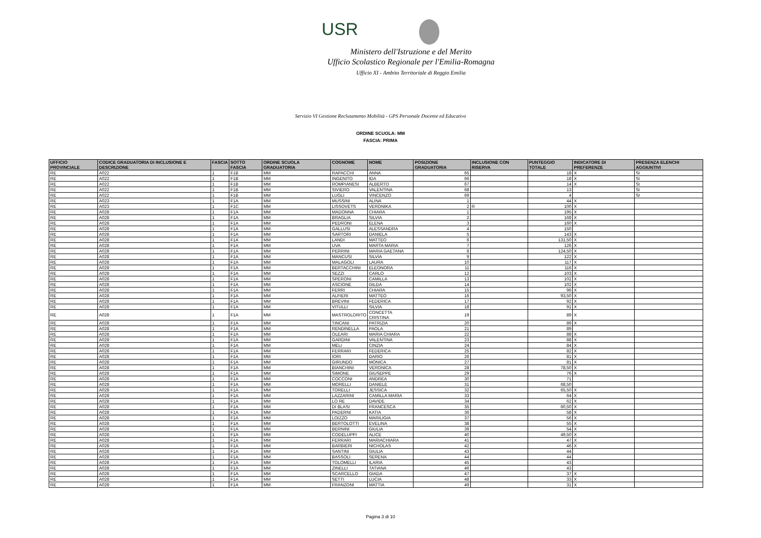USR
Ministero dell'Istruzione e del Merito
Ufficio Scolastico Regionale per l'Emilia-Romagna
Ufficio XI - Ambito Territoriale di Reggio Emilia
Servizio VI Gestione Reclutamento Mobilità - GPS Personale Docente ed Educativo
ORDINE SCUOLA: MM
FASCIA: PRIMA
| UFFICIO PROVINCIALE | CODICE GRADUATORIA DI INCLUSIONE E DESCRIZIONE | FASCIA | SOTTO FASCIA | ORDINE SCUOLA GRADUATORIA | COGNOME | NOME | POSIZIONE GRADUATORIA | INCLUSIONE CON RISERVA | PUNTEGGIO TOTALE | INDICATORE DI PREFERENZE | PRESENZA ELENCHI AGGIUNTIVI |
| --- | --- | --- | --- | --- | --- | --- | --- | --- | --- | --- | --- |
| RE | A022 | 1 | F1B | MM | RAPACCHI | ANNA | 65 | | 18 | X | SI |
| RE | A022 | 1 | F1B | MM | INGENITO | IDA | 66 | | 18 | X | SI |
| RE | A022 | 1 | F1B | MM | ROMPIANESI | ALBERTO | 67 | | 14 | X | SI |
| RE | A022 | 1 | F1B | MM | SIVIERO | VALENTINA | 68 | | 13 | | SI |
| RE | A022 | 1 | F1B | MM | LUGLI | VINCENZO | 69 | | 4 | | SI |
| RE | A023 | 1 | F1A | MM | MUSSINI | ALINA | 1 | | 44 | X | |
| RE | A023 | 1 | F1C | MM | LISSOVETS | VERONIKA | 2 | R | 100 | X | |
| RE | A028 | 1 | F1A | MM | MADONNA | CHIARA | 1 | | 195 | X | |
| RE | A028 | 1 | F1A | MM | BRAGLIA | SILVIA | 2 | | 168 | X | |
| RE | A028 | 1 | F1A | MM | PEDRONI | ELENA | 3 | | 160 | X | |
| RE | A028 | 1 | F1A | MM | GALLUSI | ALESSANDRA | 4 | | 150 | | |
| RE | A028 | 1 | F1A | MM | SARTORI | DANIELA | 5 | | 143 | X | |
| RE | A028 | 1 | F1A | MM | LANDI | MATTEO | 6 | | 131,50 | X | |
| RE | A028 | 1 | F1A | MM | UVA | MARTA MARIA | 7 | | 126 | X | |
| RE | A028 | 1 | F1A | MM | PERRINI | MARIA GAETANA | 8 | | 124,50 | X | |
| RE | A028 | 1 | F1A | MM | MANCUSI | SILVIA | 9 | | 122 | X | |
| RE | A028 | 1 | F1A | MM | MALAGOLI | LAURA | 10 | | 117 | X | |
| RE | A028 | 1 | F1A | MM | BERTACCHINI | ELEONORA | 11 | | 116 | X | |
| RE | A028 | 1 | F1A | MM | SEZZI | CARLO | 12 | | 103 | X | |
| RE | A028 | 1 | F1A | MM | SPERONI | CAMILLA | 13 | | 102 | X | |
| RE | A028 | 1 | F1A | MM | ASCIONE | GILDA | 14 | | 102 | X | |
| RE | A028 | 1 | F1A | MM | FERRI | CHIARA | 15 | | 96 | X | |
| RE | A028 | 1 | F1A | MM | ALFIERI | MATTEO | 16 | | 93,50 | X | |
| RE | A028 | 1 | F1A | MM | BREVINI | FEDERICA | 17 | | 92 | X | |
| RE | A028 | 1 | F1A | MM | VITULLI | SILVIA | 18 | | 91 | X | |
| RE | A028 | 1 | F1A | MM | MASTROLORITO | CONCETTA CRISTINA | 19 | | 89 | X | |
| RE | A028 | 1 | F1A | MM | TINCANI | PATRIZIA | 20 | | 89 | X | |
| RE | A028 | 1 | F1A | MM | RENDINELLA | PAOLA | 21 | | 89 | | |
| RE | A028 | 1 | F1A | MM | OLEARI | MARIA CHIARA | 22 | | 88 | X | |
| RE | A028 | 1 | F1A | MM | GARDINI | VALENTINA | 23 | | 88 | X | |
| RE | A028 | 1 | F1A | MM | MELI | CINZIA | 24 | | 84 | X | |
| RE | A028 | 1 | F1A | MM | FERRARI | FEDERICA | 25 | | 82 | X | |
| RE | A028 | 1 | F1A | MM | IORI | DARIO | 26 | | 81 | X | |
| RE | A028 | 1 | F1A | MM | GIRUNDO | MONICA | 27 | | 81 | X | |
| RE | A028 | 1 | F1A | MM | BIANCHINI | VERONICA | 28 | | 78,50 | X | |
| RE | A028 | 1 | F1A | MM | SIMONE | GIUSEPPE | 29 | | 76 | X | |
| RE | A028 | 1 | F1A | MM | COCCONI | ANDREA | 30 | | 71 | | |
| RE | A028 | 1 | F1A | MM | MORELLI | DANIELE | 31 | | 68,50 | | |
| RE | A028 | 1 | F1A | MM | TORELLI | JESSICA | 32 | | 65,50 | X | |
| RE | A028 | 1 | F1A | MM | LAZZARINI | CAMILLA MARIA | 33 | | 64 | X | |
| RE | A028 | 1 | F1A | MM | LO RE | DAVIDE | 34 | | 62 | X | |
| RE | A028 | 1 | F1A | MM | DI BLASI | FRANCESCA | 35 | | 60,50 | X | |
| RE | A028 | 1 | F1A | MM | PADERNI | KATIA | 36 | | 58 | X | |
| RE | A028 | 1 | F1A | MM | LOIZZO | MARILIGIA | 37 | | 56 | X | |
| RE | A028 | 1 | F1A | MM | BERTOLOTTI | EVELINA | 38 | | 55 | X | |
| RE | A028 | 1 | F1A | MM | BERNINI | GIULIA | 39 | | 54 | X | |
| RE | A028 | 1 | F1A | MM | CODELUPPI | ALICE | 40 | | 49,50 | X | |
| RE | A028 | 1 | F1A | MM | FERRARI | MARIACHIARA | 41 | | 47 | X | |
| RE | A028 | 1 | F1A | MM | BARBIERI | NICHOLAS | 42 | | 46 | X | |
| RE | A028 | 1 | F1A | MM | SANTINI | GIULIA | 43 | | 44 | | |
| RE | A028 | 1 | F1A | MM | BASSOLI | SERENA | 44 | | 44 | | |
| RE | A028 | 1 | F1A | MM | TOLOMELLI | ILARIA | 45 | | 43 | | |
| RE | A028 | 1 | F1A | MM | ZINELLI | TATIANA | 46 | | 43 | | |
| RE | A028 | 1 | F1A | MM | SCARCELLO | GIADA | 47 | | 37 | X | |
| RE | A028 | 1 | F1A | MM | SETTI | LUCIA | 48 | | 33 | X | |
| RE | A028 | 1 | F1A | MM | FRANZONI | MATTIA | 49 | | 31 | X | |
Pagina 3 di 10